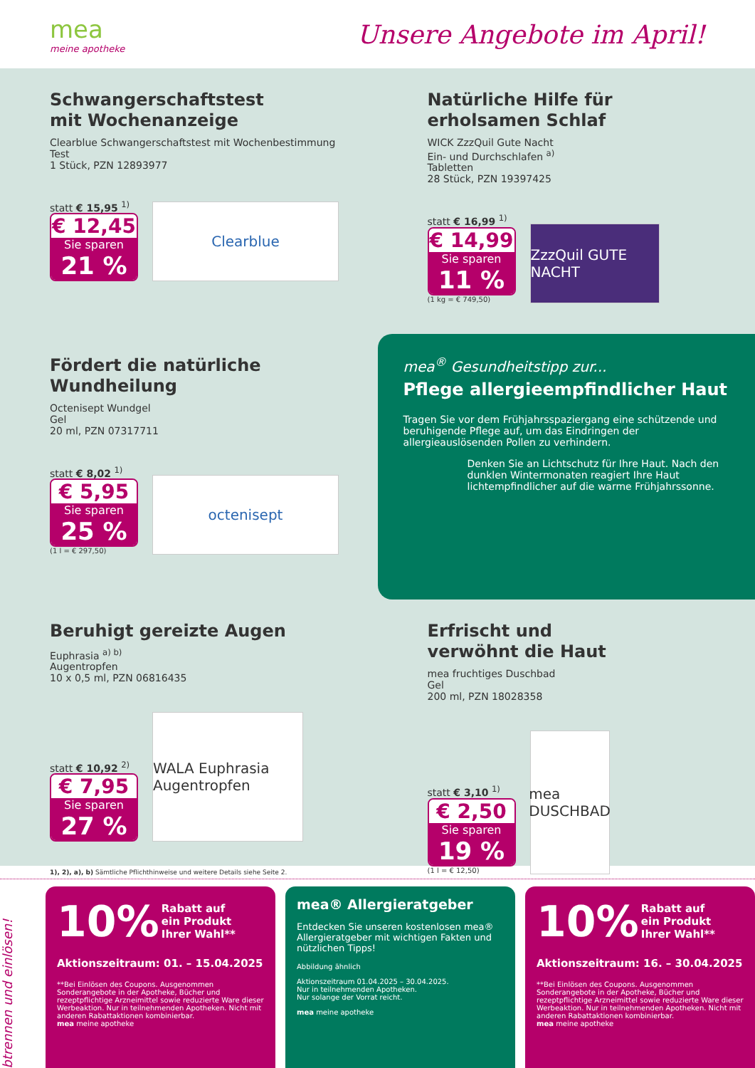mea
meine apotheke
Unsere Angebote im April!
Schwangerschaftstest
mit Wochenanzeige
Clearblue Schwangerschaftstest mit Wochenbestimmung
Test
1 Stück, PZN 12893977
statt € 15,95 <sup>1)</sup>
€ 12,45
Sie sparen
21 %
Clearblue
Natürliche Hilfe für
erholsamen Schlaf
WICK ZzzQuil Gute Nacht
Ein- und Durchschlafen <sup>a)</sup>
Tabletten
28 Stück, PZN 19397425
statt € 16,99 <sup>1)</sup>
€ 14,99
Sie sparen
11 %
(1 kg = € 749,50)
ZzzQuil GUTE NACHT
Fördert die natürliche
Wundheilung
Octenisept Wundgel
Gel
20 ml, PZN 07317711
statt € 8,02 <sup>1)</sup>
€ 5,95
Sie sparen
25 %
(1 l = € 297,50)
octenisept
mea<sup>®</sup> Gesundheitstipp zur...
Pflege allergieempfindlicher Haut
Tragen Sie vor dem Frühjahrsspaziergang eine schützende und beruhigende Pflege auf, um das Eindringen der allergieauslösenden Pollen zu verhindern.
Denken Sie an Lichtschutz für Ihre Haut. Nach den dunklen Wintermonaten reagiert Ihre Haut lichtempfindlicher auf die warme Frühjahrssonne.
Beruhigt gereizte Augen
Euphrasia <sup>a) b)</sup>
Augentropfen
10 x 0,5 ml, PZN 06816435
statt € 10,92 <sup>2)</sup>
€ 7,95
Sie sparen
27 %
WALA Euphrasia Augentropfen
Erfrischt und
verwöhnt die Haut
mea fruchtiges Duschbad
Gel
200 ml, PZN 18028358
statt € 3,10 <sup>1)</sup>
€ 2,50
Sie sparen
19 %
(1 l = € 12,50)
mea DUSCHBAD
1), 2), a), b) Sämtliche Pflichthinweise und weitere Details siehe Seite 2.
Abtrennen und einlösen!
10% Rabatt auf
ein Produkt
Ihrer Wahl**
Aktionszeitraum: 01. – 15.04.2025
**Bei Einlösen des Coupons. Ausgenommen Sonderangebote in der Apotheke, Bücher und rezeptpflichtige Arzneimittel sowie reduzierte Ware dieser Werbeaktion. Nur in teilnehmenden Apotheken. Nicht mit anderen Rabattaktionen kombinierbar.
mea meine apotheke
mea® Allergieratgeber
Entdecken Sie unseren kostenlosen mea® Allergieratgeber mit wichtigen Fakten und nützlichen Tipps!
Abbildung ähnlich
Aktionszeitraum 01.04.2025 – 30.04.2025.
Nur in teilnehmenden Apotheken.
Nur solange der Vorrat reicht.
mea meine apotheke
10% Rabatt auf
ein Produkt
Ihrer Wahl**
Aktionszeitraum: 16. – 30.04.2025
**Bei Einlösen des Coupons. Ausgenommen Sonderangebote in der Apotheke, Bücher und rezeptpflichtige Arzneimittel sowie reduzierte Ware dieser Werbeaktion. Nur in teilnehmenden Apotheken. Nicht mit anderen Rabattaktionen kombinierbar.
mea meine apotheke